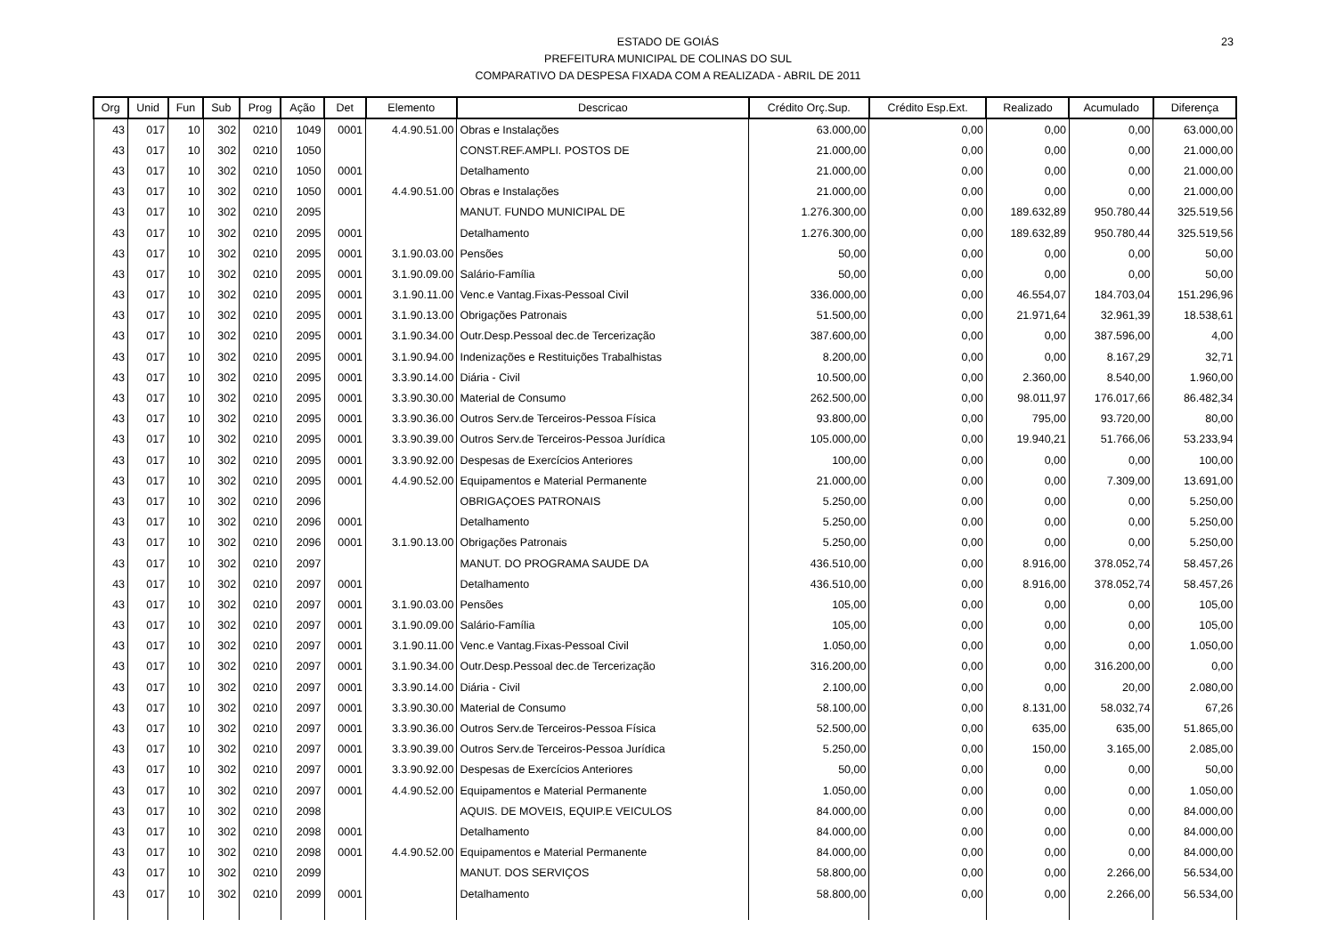ESTADO DE GOIÁS
PREFEITURA MUNICIPAL DE COLINAS DO SUL
COMPARATIVO DA DESPESA FIXADA COM A REALIZADA - ABRIL DE 2011
23
| Org | Unid | Fun | Sub | Prog | Ação | Det | Elemento | Descricao | Crédito Orç.Sup. | Crédito Esp.Ext. | Realizado | Acumulado | Diferença |
| --- | --- | --- | --- | --- | --- | --- | --- | --- | --- | --- | --- | --- | --- |
| 43 | 017 | 10 | 302 | 0210 | 1049 | 0001 | 4.4.90.51.00 | Obras e Instalações | 63.000,00 | 0,00 | 0,00 | 0,00 | 63.000,00 |
| 43 | 017 | 10 | 302 | 0210 | 1050 | | | CONST.REF.AMPLI. POSTOS DE | 21.000,00 | 0,00 | 0,00 | 0,00 | 21.000,00 |
| 43 | 017 | 10 | 302 | 0210 | 1050 | 0001 | | Detalhamento | 21.000,00 | 0,00 | 0,00 | 0,00 | 21.000,00 |
| 43 | 017 | 10 | 302 | 0210 | 1050 | 0001 | 4.4.90.51.00 | Obras e Instalações | 21.000,00 | 0,00 | 0,00 | 0,00 | 21.000,00 |
| 43 | 017 | 10 | 302 | 0210 | 2095 | | | MANUT. FUNDO MUNICIPAL DE | 1.276.300,00 | 0,00 | 189.632,89 | 950.780,44 | 325.519,56 |
| 43 | 017 | 10 | 302 | 0210 | 2095 | 0001 | | Detalhamento | 1.276.300,00 | 0,00 | 189.632,89 | 950.780,44 | 325.519,56 |
| 43 | 017 | 10 | 302 | 0210 | 2095 | 0001 | 3.1.90.03.00 | Pensões | 50,00 | 0,00 | 0,00 | 0,00 | 50,00 |
| 43 | 017 | 10 | 302 | 0210 | 2095 | 0001 | 3.1.90.09.00 | Salário-Família | 50,00 | 0,00 | 0,00 | 0,00 | 50,00 |
| 43 | 017 | 10 | 302 | 0210 | 2095 | 0001 | 3.1.90.11.00 | Venc.e Vantag.Fixas-Pessoal Civil | 336.000,00 | 0,00 | 46.554,07 | 184.703,04 | 151.296,96 |
| 43 | 017 | 10 | 302 | 0210 | 2095 | 0001 | 3.1.90.13.00 | Obrigações Patronais | 51.500,00 | 0,00 | 21.971,64 | 32.961,39 | 18.538,61 |
| 43 | 017 | 10 | 302 | 0210 | 2095 | 0001 | 3.1.90.34.00 | Outr.Desp.Pessoal dec.de Tercerização | 387.600,00 | 0,00 | 0,00 | 387.596,00 | 4,00 |
| 43 | 017 | 10 | 302 | 0210 | 2095 | 0001 | 3.1.90.94.00 | Indenizações e Restituições Trabalhistas | 8.200,00 | 0,00 | 0,00 | 8.167,29 | 32,71 |
| 43 | 017 | 10 | 302 | 0210 | 2095 | 0001 | 3.3.90.14.00 | Diária - Civil | 10.500,00 | 0,00 | 2.360,00 | 8.540,00 | 1.960,00 |
| 43 | 017 | 10 | 302 | 0210 | 2095 | 0001 | 3.3.90.30.00 | Material de Consumo | 262.500,00 | 0,00 | 98.011,97 | 176.017,66 | 86.482,34 |
| 43 | 017 | 10 | 302 | 0210 | 2095 | 0001 | 3.3.90.36.00 | Outros Serv.de Terceiros-Pessoa Física | 93.800,00 | 0,00 | 795,00 | 93.720,00 | 80,00 |
| 43 | 017 | 10 | 302 | 0210 | 2095 | 0001 | 3.3.90.39.00 | Outros Serv.de Terceiros-Pessoa Jurídica | 105.000,00 | 0,00 | 19.940,21 | 51.766,06 | 53.233,94 |
| 43 | 017 | 10 | 302 | 0210 | 2095 | 0001 | 3.3.90.92.00 | Despesas de Exercícios Anteriores | 100,00 | 0,00 | 0,00 | 0,00 | 100,00 |
| 43 | 017 | 10 | 302 | 0210 | 2095 | 0001 | 4.4.90.52.00 | Equipamentos e Material Permanente | 21.000,00 | 0,00 | 0,00 | 7.309,00 | 13.691,00 |
| 43 | 017 | 10 | 302 | 0210 | 2096 | | | OBRIGAÇOES PATRONAIS | 5.250,00 | 0,00 | 0,00 | 0,00 | 5.250,00 |
| 43 | 017 | 10 | 302 | 0210 | 2096 | 0001 | | Detalhamento | 5.250,00 | 0,00 | 0,00 | 0,00 | 5.250,00 |
| 43 | 017 | 10 | 302 | 0210 | 2096 | 0001 | 3.1.90.13.00 | Obrigações Patronais | 5.250,00 | 0,00 | 0,00 | 0,00 | 5.250,00 |
| 43 | 017 | 10 | 302 | 0210 | 2097 | | | MANUT. DO PROGRAMA SAUDE DA | 436.510,00 | 0,00 | 8.916,00 | 378.052,74 | 58.457,26 |
| 43 | 017 | 10 | 302 | 0210 | 2097 | 0001 | | Detalhamento | 436.510,00 | 0,00 | 8.916,00 | 378.052,74 | 58.457,26 |
| 43 | 017 | 10 | 302 | 0210 | 2097 | 0001 | 3.1.90.03.00 | Pensões | 105,00 | 0,00 | 0,00 | 0,00 | 105,00 |
| 43 | 017 | 10 | 302 | 0210 | 2097 | 0001 | 3.1.90.09.00 | Salário-Família | 105,00 | 0,00 | 0,00 | 0,00 | 105,00 |
| 43 | 017 | 10 | 302 | 0210 | 2097 | 0001 | 3.1.90.11.00 | Venc.e Vantag.Fixas-Pessoal Civil | 1.050,00 | 0,00 | 0,00 | 0,00 | 1.050,00 |
| 43 | 017 | 10 | 302 | 0210 | 2097 | 0001 | 3.1.90.34.00 | Outr.Desp.Pessoal dec.de Tercerização | 316.200,00 | 0,00 | 0,00 | 316.200,00 | 0,00 |
| 43 | 017 | 10 | 302 | 0210 | 2097 | 0001 | 3.3.90.14.00 | Diária - Civil | 2.100,00 | 0,00 | 0,00 | 20,00 | 2.080,00 |
| 43 | 017 | 10 | 302 | 0210 | 2097 | 0001 | 3.3.90.30.00 | Material de Consumo | 58.100,00 | 0,00 | 8.131,00 | 58.032,74 | 67,26 |
| 43 | 017 | 10 | 302 | 0210 | 2097 | 0001 | 3.3.90.36.00 | Outros Serv.de Terceiros-Pessoa Física | 52.500,00 | 0,00 | 635,00 | 635,00 | 51.865,00 |
| 43 | 017 | 10 | 302 | 0210 | 2097 | 0001 | 3.3.90.39.00 | Outros Serv.de Terceiros-Pessoa Jurídica | 5.250,00 | 0,00 | 150,00 | 3.165,00 | 2.085,00 |
| 43 | 017 | 10 | 302 | 0210 | 2097 | 0001 | 3.3.90.92.00 | Despesas de Exercícios Anteriores | 50,00 | 0,00 | 0,00 | 0,00 | 50,00 |
| 43 | 017 | 10 | 302 | 0210 | 2097 | 0001 | 4.4.90.52.00 | Equipamentos e Material Permanente | 1.050,00 | 0,00 | 0,00 | 0,00 | 1.050,00 |
| 43 | 017 | 10 | 302 | 0210 | 2098 | | | AQUIS. DE MOVEIS, EQUIP.E VEICULOS | 84.000,00 | 0,00 | 0,00 | 0,00 | 84.000,00 |
| 43 | 017 | 10 | 302 | 0210 | 2098 | 0001 | | Detalhamento | 84.000,00 | 0,00 | 0,00 | 0,00 | 84.000,00 |
| 43 | 017 | 10 | 302 | 0210 | 2098 | 0001 | 4.4.90.52.00 | Equipamentos e Material Permanente | 84.000,00 | 0,00 | 0,00 | 0,00 | 84.000,00 |
| 43 | 017 | 10 | 302 | 0210 | 2099 | | | MANUT. DOS SERVIÇOS | 58.800,00 | 0,00 | 0,00 | 2.266,00 | 56.534,00 |
| 43 | 017 | 10 | 302 | 0210 | 2099 | 0001 | | Detalhamento | 58.800,00 | 0,00 | 0,00 | 2.266,00 | 56.534,00 |